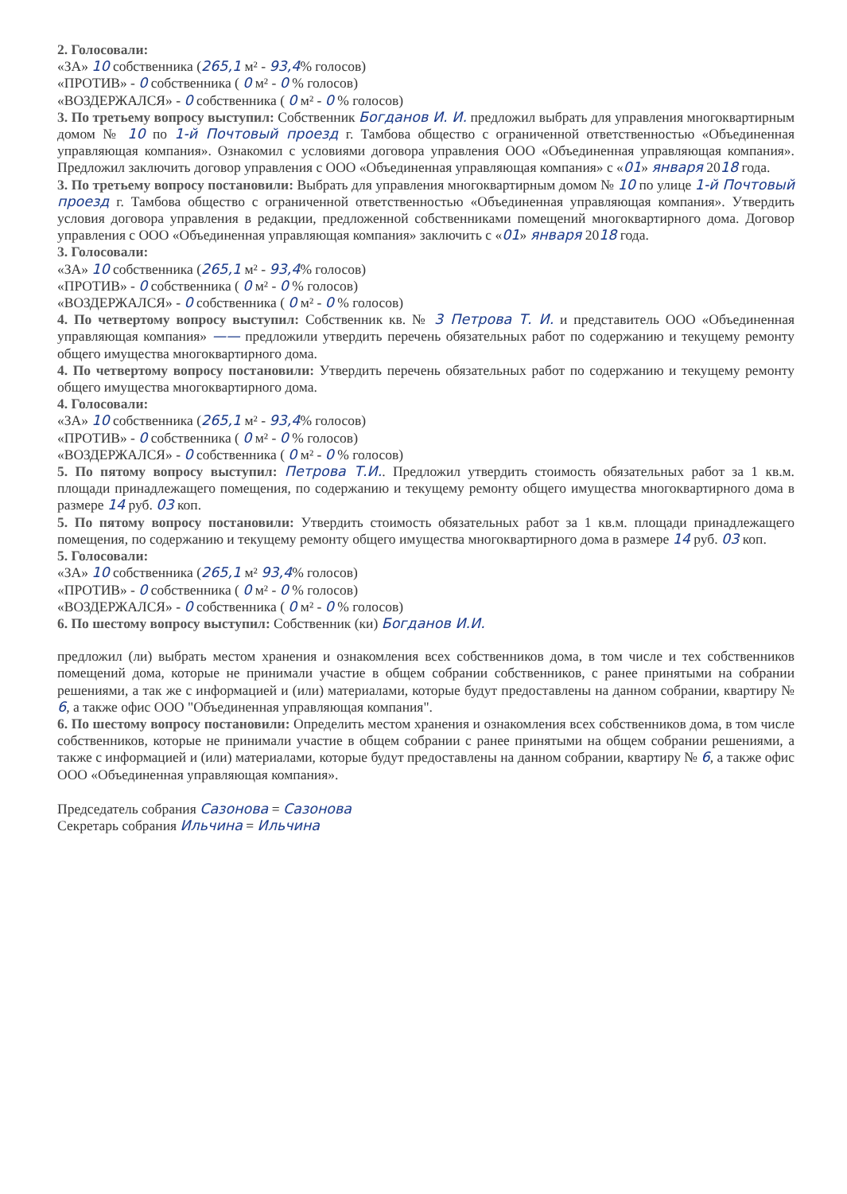2. Голосовали:
«ЗА» 10 собственника (265,1 м² - 93,4% голосов)
«ПРОТИВ» - 0 собственника ( 0 м² - 0 % голосов)
«ВОЗДЕРЖАЛСЯ» - 0 собственника ( 0 м² - 0 % голосов)
3. По третьему вопросу выступил: Собственник Богданов И. И. предложил выбрать для управления многоквартирным домом № 10 по 1-й Почтовый проезд г. Тамбова общество с ограниченной ответственностью «Объединенная управляющая компания». Ознакомил с условиями договора управления ООО «Объединенная управляющая компания». Предложил заключить договор управления с ООО «Объединенная управляющая компания» с «01» января 2018 года.
3. По третьему вопросу постановили: Выбрать для управления многоквартирным домом № 10 по улице 1-й Почтовый проезд г. Тамбова общество с ограниченной ответственностью «Объединенная управляющая компания». Утвердить условия договора управления в редакции, предложенной собственниками помещений многоквартирного дома. Договор управления с ООО «Объединенная управляющая компания» заключить с «01» января 2018 года.
3. Голосовали:
«ЗА» 10 собственника (265,1 м² - 93,4% голосов)
«ПРОТИВ» - 0 собственника ( 0 м² - 0 % голосов)
«ВОЗДЕРЖАЛСЯ» - 0 собственника ( 0 м² - 0 % голосов)
4. По четвертому вопросу выступил: Собственник кв. № 3 Петрова Т. И. и представитель ООО «Объединенная управляющая компания» —— предложили утвердить перечень обязательных работ по содержанию и текущему ремонту общего имущества многоквартирного дома.
4. По четвертому вопросу постановили: Утвердить перечень обязательных работ по содержанию и текущему ремонту общего имущества многоквартирного дома.
4. Голосовали:
«ЗА» 10 собственника (265,1 м² - 93,4% голосов)
«ПРОТИВ» - 0 собственника ( 0 м² - 0 % голосов)
«ВОЗДЕРЖАЛСЯ» - 0 собственника ( 0 м² - 0 % голосов)
5. По пятому вопросу выступил: Петрова Т.И.. Предложил утвердить стоимость обязательных работ за 1 кв.м. площади принадлежащего помещения, по содержанию и текущему ремонту общего имущества многоквартирного дома в размере 14 руб. 03 коп.
5. По пятому вопросу постановили: Утвердить стоимость обязательных работ за 1 кв.м. площади принадлежащего помещения, по содержанию и текущему ремонту общего имущества многоквартирного дома в размере 14 руб. 03 коп.
5. Голосовали:
«ЗА» 10 собственника (265,1 м² 93,4% голосов)
«ПРОТИВ» - 0 собственника ( 0 м² - 0 % голосов)
«ВОЗДЕРЖАЛСЯ» - 0 собственника ( 0 м² - 0 % голосов)
6. По шестому вопросу выступил: Собственник (ки) Богданов И.И.
предложил (ли) выбрать местом хранения и ознакомления всех собственников дома, в том числе и тех собственников помещений дома, которые не принимали участие в общем собрании собственников, с ранее принятыми на собрании решениями, а так же с информацией и (или) материалами, которые будут предоставлены на данном собрании, квартиру № 6, а также офис ООО "Объединенная управляющая компания".
6. По шестому вопросу постановили: Определить местом хранения и ознакомления всех собственников дома, в том числе собственников, которые не принимали участие в общем собрании с ранее принятыми на общем собрании решениями, а также с информацией и (или) материалами, которые будут предоставлены на данном собрании, квартиру № 6, а также офис ООО «Объединенная управляющая компания».
Председатель собрания Сазонова = Сазонова
Секретарь собрания Ильчина = Ильчина